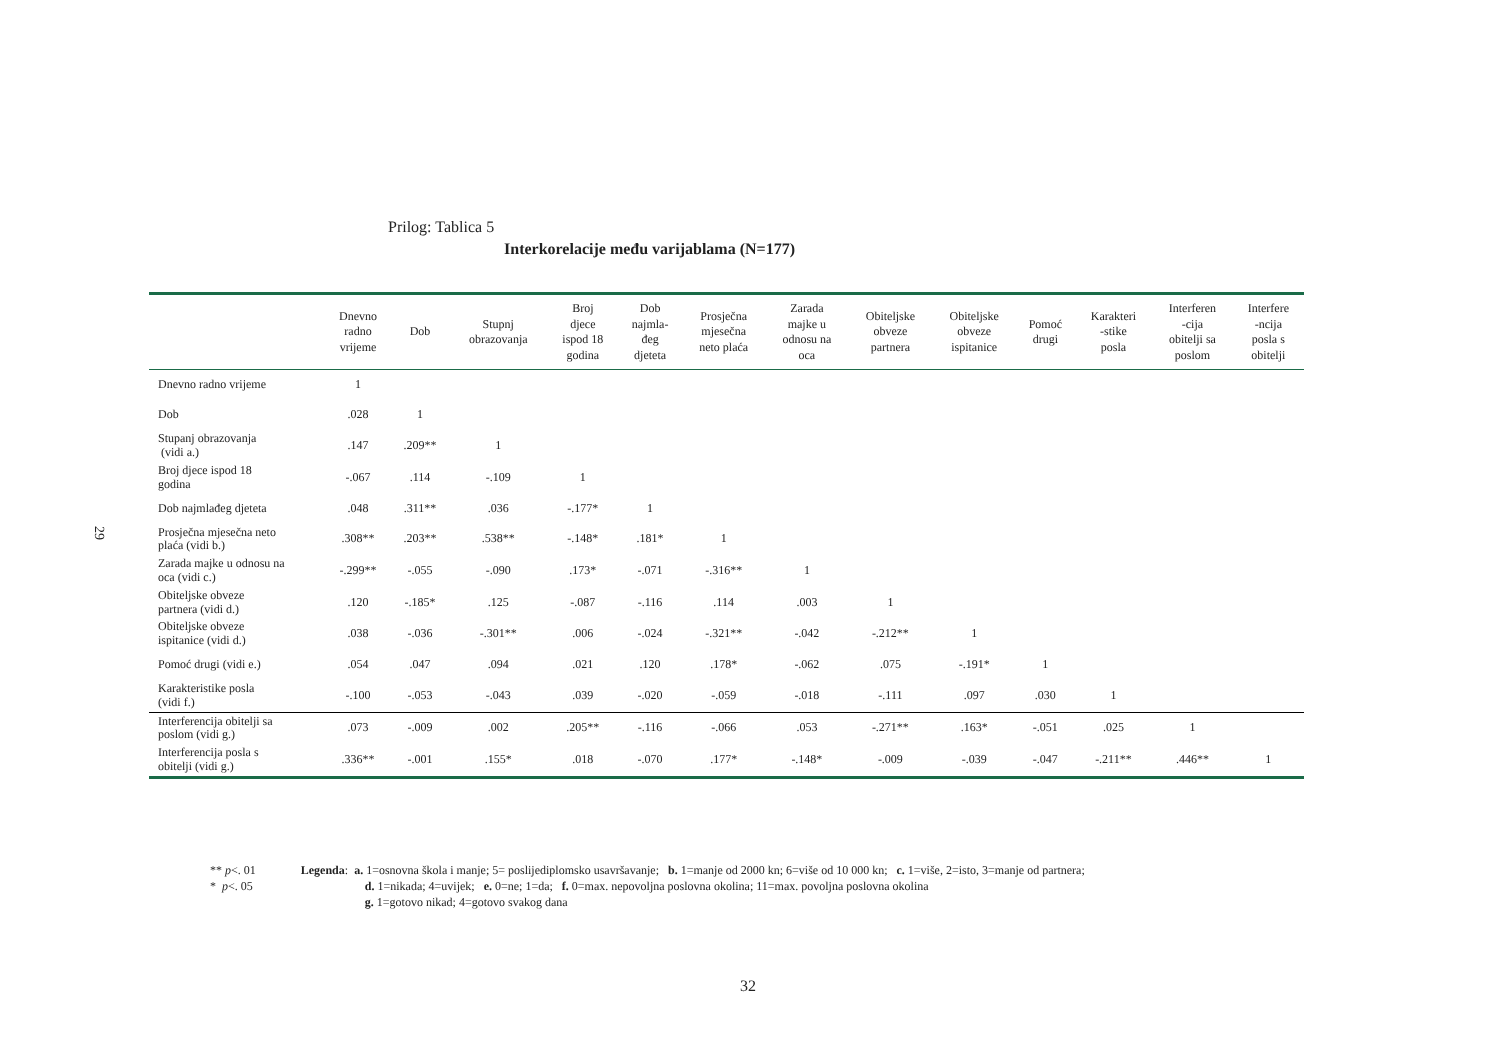29
Prilog: Tablica 5
Interkorelacije među varijablama (N=177)
| | Dnevno radno vrijeme | Dob | Stupnj obrazovanja | Broj djece ispod 18 godina | Dob najmla- đeg djeteta | Prosječna mjesečna neto plaća | Zarada majke u odnosu na oca | Obiteljske obveze partnera | Obiteljske obveze ispitanice | Pomoć drugi | Karakteri -stike posla | Interferen -cija obitelji sa poslom | Interfere -ncija posla s obitelji |
| --- | --- | --- | --- | --- | --- | --- | --- | --- | --- | --- | --- | --- | --- |
| Dnevno radno vrijeme | 1 | | | | | | | | | | | | |
| Dob | .028 | 1 | | | | | | | | | | | |
| Stupanj obrazovanja (vidi a.) | .147 | .209** | 1 | | | | | | | | | | |
| Broj djece ispod 18 godina | -.067 | .114 | -.109 | 1 | | | | | | | | | |
| Dob najmlađeg djeteta | .048 | .311** | .036 | -.177* | 1 | | | | | | | | |
| Prosječna mjesečna neto plaća (vidi b.) | .308** | .203** | .538** | -.148* | .181* | 1 | | | | | | | |
| Zarada majke u odnosu na oca (vidi c.) | -.299** | -.055 | -.090 | .173* | -.071 | -.316** | 1 | | | | | | |
| Obiteljske obveze partnera (vidi d.) | .120 | -.185* | .125 | -.087 | -.116 | .114 | .003 | 1 | | | | | |
| Obiteljske obveze ispitanice (vidi d.) | .038 | -.036 | -.301** | .006 | -.024 | -.321** | -.042 | -.212** | 1 | | | | |
| Pomoć drugi (vidi e.) | .054 | .047 | .094 | .021 | .120 | .178* | -.062 | .075 | -.191* | 1 | | | |
| Karakteristike posla (vidi f.) | -.100 | -.053 | -.043 | .039 | -.020 | -.059 | -.018 | -.111 | .097 | .030 | 1 | | |
| Interferencija obitelji sa poslom (vidi g.) | .073 | -.009 | .002 | .205** | -.116 | -.066 | .053 | -.271** | .163* | -.051 | .025 | 1 | |
| Interferencija posla s obitelji (vidi g.) | .336** | -.001 | .155* | .018 | -.070 | .177* | -.148* | -.009 | -.039 | -.047 | -.211** | .446** | 1 |
** p<. 01
* p<. 05
Legenda: a. 1=osnovna škola i manje; 5= poslijediplomsko usavršavanje; b. 1=manje od 2000 kn; 6=više od 10 000 kn; c. 1=više, 2=isto, 3=manje od partnera;
d. 1=nikada; 4=uvijek; e. 0=ne; 1=da; f. 0=max. nepovoljna poslovna okolina; 11=max. povoljna poslovna okolina
g. 1=gotovo nikad; 4=gotovo svakog dana
32